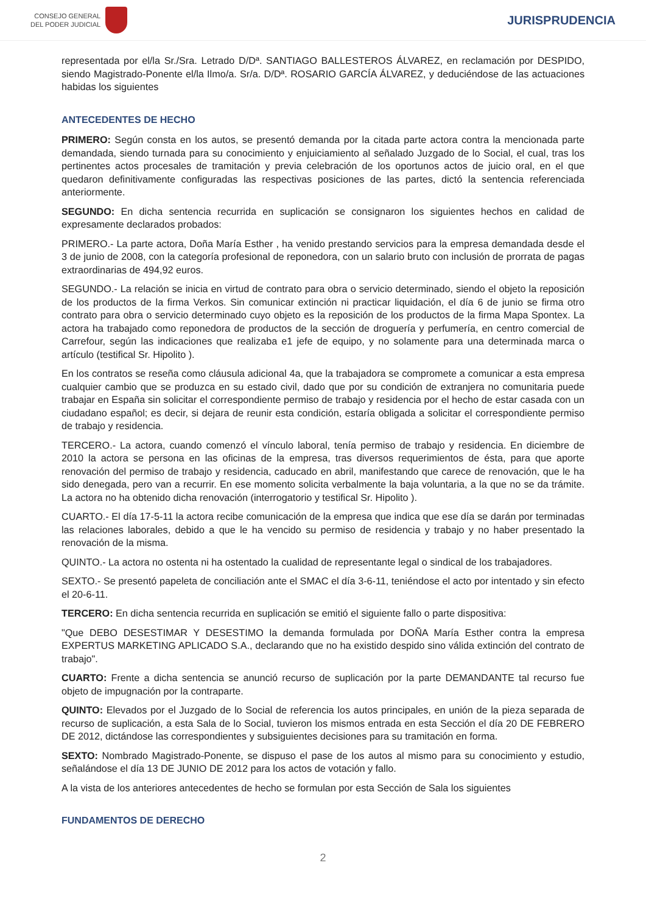CONSEJO GENERAL
DEL PODER JUDICIAL
JURISPRUDENCIA
representada por el/la Sr./Sra. Letrado D/Dª. SANTIAGO BALLESTEROS ÁLVAREZ, en reclamación por DESPIDO, siendo Magistrado-Ponente el/la Ilmo/a. Sr/a. D/Dª. ROSARIO GARCÍA ÁLVAREZ, y deduciéndose de las actuaciones habidas los siguientes
ANTECEDENTES DE HECHO
PRIMERO: Según consta en los autos, se presentó demanda por la citada parte actora contra la mencionada parte demandada, siendo turnada para su conocimiento y enjuiciamiento al señalado Juzgado de lo Social, el cual, tras los pertinentes actos procesales de tramitación y previa celebración de los oportunos actos de juicio oral, en el que quedaron definitivamente configuradas las respectivas posiciones de las partes, dictó la sentencia referenciada anteriormente.
SEGUNDO: En dicha sentencia recurrida en suplicación se consignaron los siguientes hechos en calidad de expresamente declarados probados:
PRIMERO.- La parte actora, Doña María Esther , ha venido prestando servicios para la empresa demandada desde el 3 de junio de 2008, con la categoría profesional de reponedora, con un salario bruto con inclusión de prorrata de pagas extraordinarias de 494,92 euros.
SEGUNDO.- La relación se inicia en virtud de contrato para obra o servicio determinado, siendo el objeto la reposición de los productos de la firma Verkos. Sin comunicar extinción ni practicar liquidación, el día 6 de junio se firma otro contrato para obra o servicio determinado cuyo objeto es la reposición de los productos de la firma Mapa Spontex. La actora ha trabajado como reponedora de productos de la sección de droguería y perfumería, en centro comercial de Carrefour, según las indicaciones que realizaba e1 jefe de equipo, y no solamente para una determinada marca o artículo (testifical Sr. Hipolito ).
En los contratos se reseña como cláusula adicional 4a, que la trabajadora se compromete a comunicar a esta empresa cualquier cambio que se produzca en su estado civil, dado que por su condición de extranjera no comunitaria puede trabajar en España sin solicitar el correspondiente permiso de trabajo y residencia por el hecho de estar casada con un ciudadano español; es decir, si dejara de reunir esta condición, estaría obligada a solicitar el correspondiente permiso de trabajo y residencia.
TERCERO.- La actora, cuando comenzó el vínculo laboral, tenía permiso de trabajo y residencia. En diciembre de 2010 la actora se persona en las oficinas de la empresa, tras diversos requerimientos de ésta, para que aporte renovación del permiso de trabajo y residencia, caducado en abril, manifestando que carece de renovación, que le ha sido denegada, pero van a recurrir. En ese momento solicita verbalmente la baja voluntaria, a la que no se da trámite. La actora no ha obtenido dicha renovación (interrogatorio y testifical Sr. Hipolito ).
CUARTO.- El día 17-5-11 la actora recibe comunicación de la empresa que indica que ese día se darán por terminadas las relaciones laborales, debido a que le ha vencido su permiso de residencia y trabajo y no haber presentado la renovación de la misma.
QUINTO.- La actora no ostenta ni ha ostentado la cualidad de representante legal o sindical de los trabajadores.
SEXTO.- Se presentó papeleta de conciliación ante el SMAC el día 3-6-11, teniéndose el acto por intentado y sin efecto el 20-6-11.
TERCERO: En dicha sentencia recurrida en suplicación se emitió el siguiente fallo o parte dispositiva:
"Que DEBO DESESTIMAR Y DESESTIMO la demanda formulada por DOÑA María Esther contra la empresa EXPERTUS MARKETING APLICADO S.A., declarando que no ha existido despido sino válida extinción del contrato de trabajo".
CUARTO: Frente a dicha sentencia se anunció recurso de suplicación por la parte DEMANDANTE tal recurso fue objeto de impugnación por la contraparte.
QUINTO: Elevados por el Juzgado de lo Social de referencia los autos principales, en unión de la pieza separada de recurso de suplicación, a esta Sala de lo Social, tuvieron los mismos entrada en esta Sección el día 20 DE FEBRERO DE 2012, dictándose las correspondientes y subsiguientes decisiones para su tramitación en forma.
SEXTO: Nombrado Magistrado-Ponente, se dispuso el pase de los autos al mismo para su conocimiento y estudio, señalándose el día 13 DE JUNIO DE 2012 para los actos de votación y fallo.
A la vista de los anteriores antecedentes de hecho se formulan por esta Sección de Sala los siguientes
FUNDAMENTOS DE DERECHO
2